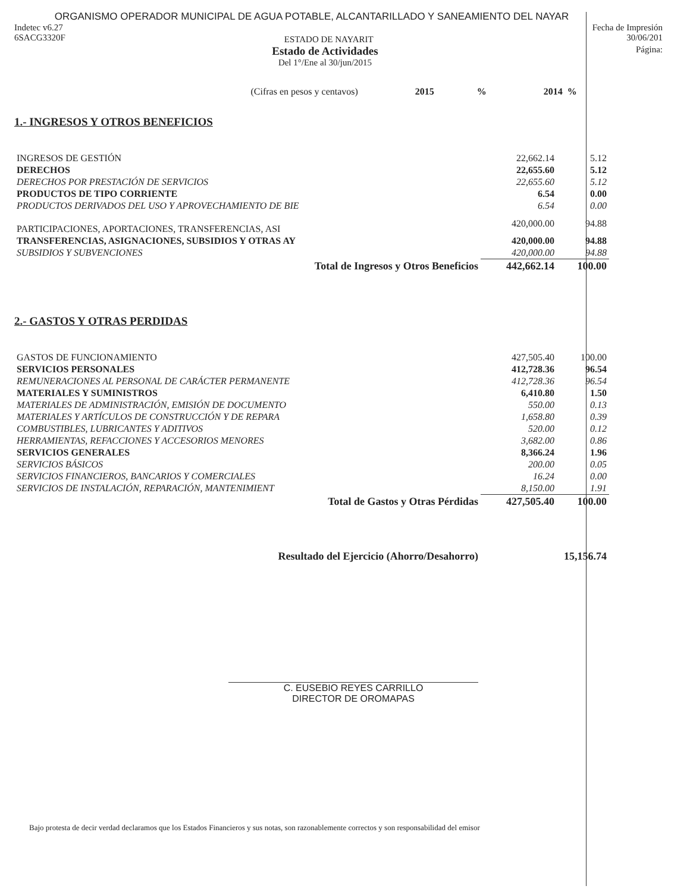ORGANISMO OPERADOR MUNICIPAL DE AGUA POTABLE, ALCANTARILLADO Y SANEAMIENTO DEL NAYAR
Indetec v6.27
6SACG3320F
ESTADO DE NAYARIT
Fecha de Impresión
30/06/201
Estado de Actividades
Del 1°/Ene al 30/jun/2015
Página:
| (Cifras en pesos y centavos) | 2015 | % | 2014 | % |
1.- INGRESOS Y OTROS BENEFICIOS
| INGRESOS DE GESTIÓN | 22,662.14 | 5.12 |
| DERECHOS | 22,655.60 | 5.12 |
| DERECHOS POR PRESTACIÓN DE SERVICIOS | 22,655.60 | 5.12 |
| PRODUCTOS DE TIPO CORRIENTE | 6.54 | 0.00 |
| PRODUCTOS DERIVADOS DEL USO Y APROVECHAMIENTO DE BIE | 6.54 | 0.00 |
| PARTICIPACIONES, APORTACIONES, TRANSFERENCIAS, ASI | 420,000.00 | 94.88 |
| TRANSFERENCIAS, ASIGNACIONES, SUBSIDIOS Y OTRAS AY | 420,000.00 | 94.88 |
| SUBSIDIOS Y SUBVENCIONES | 420,000.00 | 94.88 |
| Total de Ingresos y Otros Beneficios | 442,662.14 | 100.00 |
2.- GASTOS Y OTRAS PERDIDAS
| GASTOS DE FUNCIONAMIENTO | 427,505.40 | 100.00 |
| SERVICIOS PERSONALES | 412,728.36 | 96.54 |
| REMUNERACIONES AL PERSONAL DE CARÁCTER PERMANENTE | 412,728.36 | 96.54 |
| MATERIALES Y SUMINISTROS | 6,410.80 | 1.50 |
| MATERIALES DE ADMINISTRACIÓN, EMISIÓN DE DOCUMENTO | 550.00 | 0.13 |
| MATERIALES Y ARTÍCULOS DE CONSTRUCCIÓN Y DE REPARA | 1,658.80 | 0.39 |
| COMBUSTIBLES, LUBRICANTES Y ADITIVOS | 520.00 | 0.12 |
| HERRAMIENTAS, REFACCIONES Y ACCESORIOS MENORES | 3,682.00 | 0.86 |
| SERVICIOS GENERALES | 8,366.24 | 1.96 |
| SERVICIOS BÁSICOS | 200.00 | 0.05 |
| SERVICIOS FINANCIEROS, BANCARIOS Y COMERCIALES | 16.24 | 0.00 |
| SERVICIOS DE INSTALACIÓN, REPARACIÓN, MANTENIMIENT | 8,150.00 | 1.91 |
| Total de Gastos y Otras Pérdidas | 427,505.40 | 100.00 |
| Resultado del Ejercicio (Ahorro/Desahorro) | | 15,156.74 |
C. EUSEBIO REYES CARRILLO
DIRECTOR DE OROMAPAS
Bajo protesta de decir verdad declaramos que los Estados Financieros y sus notas, son razonablemente correctos y son responsabilidad del emisor